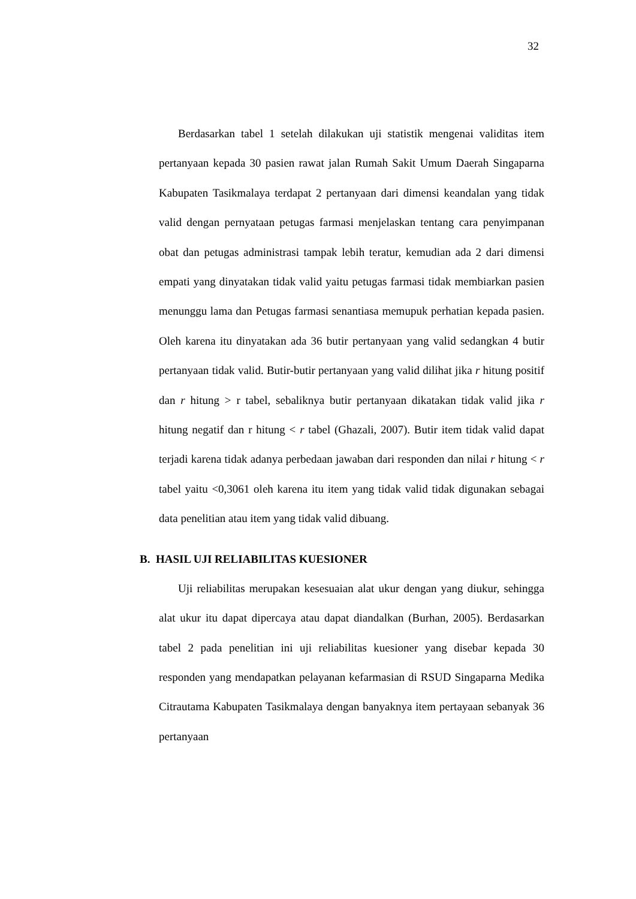32
Berdasarkan tabel 1 setelah dilakukan uji statistik mengenai validitas item pertanyaan kepada 30 pasien rawat jalan Rumah Sakit Umum Daerah Singaparna Kabupaten Tasikmalaya terdapat 2 pertanyaan dari dimensi keandalan yang tidak valid dengan pernyataan petugas farmasi menjelaskan tentang cara penyimpanan obat dan petugas administrasi tampak lebih teratur, kemudian ada 2 dari dimensi empati yang dinyatakan tidak valid yaitu petugas farmasi tidak membiarkan pasien menunggu lama dan Petugas farmasi senantiasa memupuk perhatian kepada pasien. Oleh karena itu dinyatakan ada 36 butir pertanyaan yang valid sedangkan 4 butir pertanyaan tidak valid. Butir-butir pertanyaan yang valid dilihat jika r hitung positif dan r hitung > r tabel, sebaliknya butir pertanyaan dikatakan tidak valid jika r hitung negatif dan r hitung < r tabel (Ghazali, 2007). Butir item tidak valid dapat terjadi karena tidak adanya perbedaan jawaban dari responden dan nilai r hitung < r tabel yaitu <0,3061 oleh karena itu item yang tidak valid tidak digunakan sebagai data penelitian atau item yang tidak valid dibuang.
B. HASIL UJI RELIABILITAS KUESIONER
Uji reliabilitas merupakan kesesuaian alat ukur dengan yang diukur, sehingga alat ukur itu dapat dipercaya atau dapat diandalkan (Burhan, 2005). Berdasarkan tabel 2 pada penelitian ini uji reliabilitas kuesioner yang disebar kepada 30 responden yang mendapatkan pelayanan kefarmasian di RSUD Singaparna Medika Citrautama Kabupaten Tasikmalaya dengan banyaknya item pertayaan sebanyak 36 pertanyaan